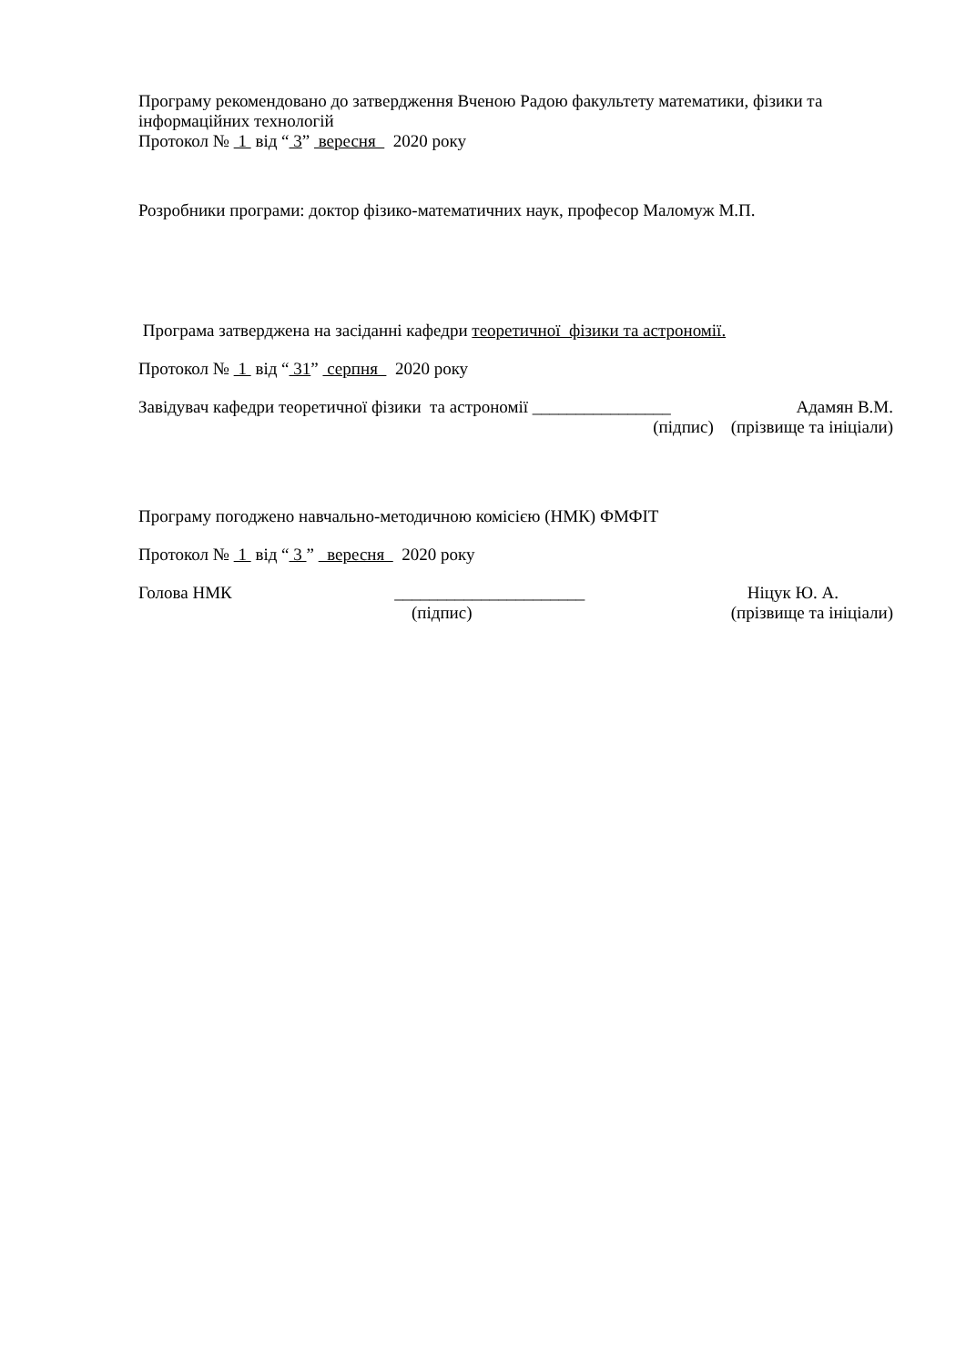Програму рекомендовано до затвердження Вченою Радою факультету математики, фізики та інформаційних технологій
Протокол № 1 від “ 3” вересня 2020 року
Розробники програми: доктор фізико-математичних наук, професор Маломуж М.П.
Програма затверджена на засіданні кафедри теоретичної фізики та астрономії.
Протокол № 1 від “ 31” серпня 2020 року
Завідувач кафедри теоретичної фізики та астрономії ________________ Адамян В.М.
(підпис) (прізвище та ініціали)
Програму погоджено навчально-методичною комісією (НМК) ФМФІТ
Протокол № 1 від “ 3 ” вересня 2020 року
Голова НМК ______________________ Ніцук Ю. А.
(підпис) (прізвище та ініціали)